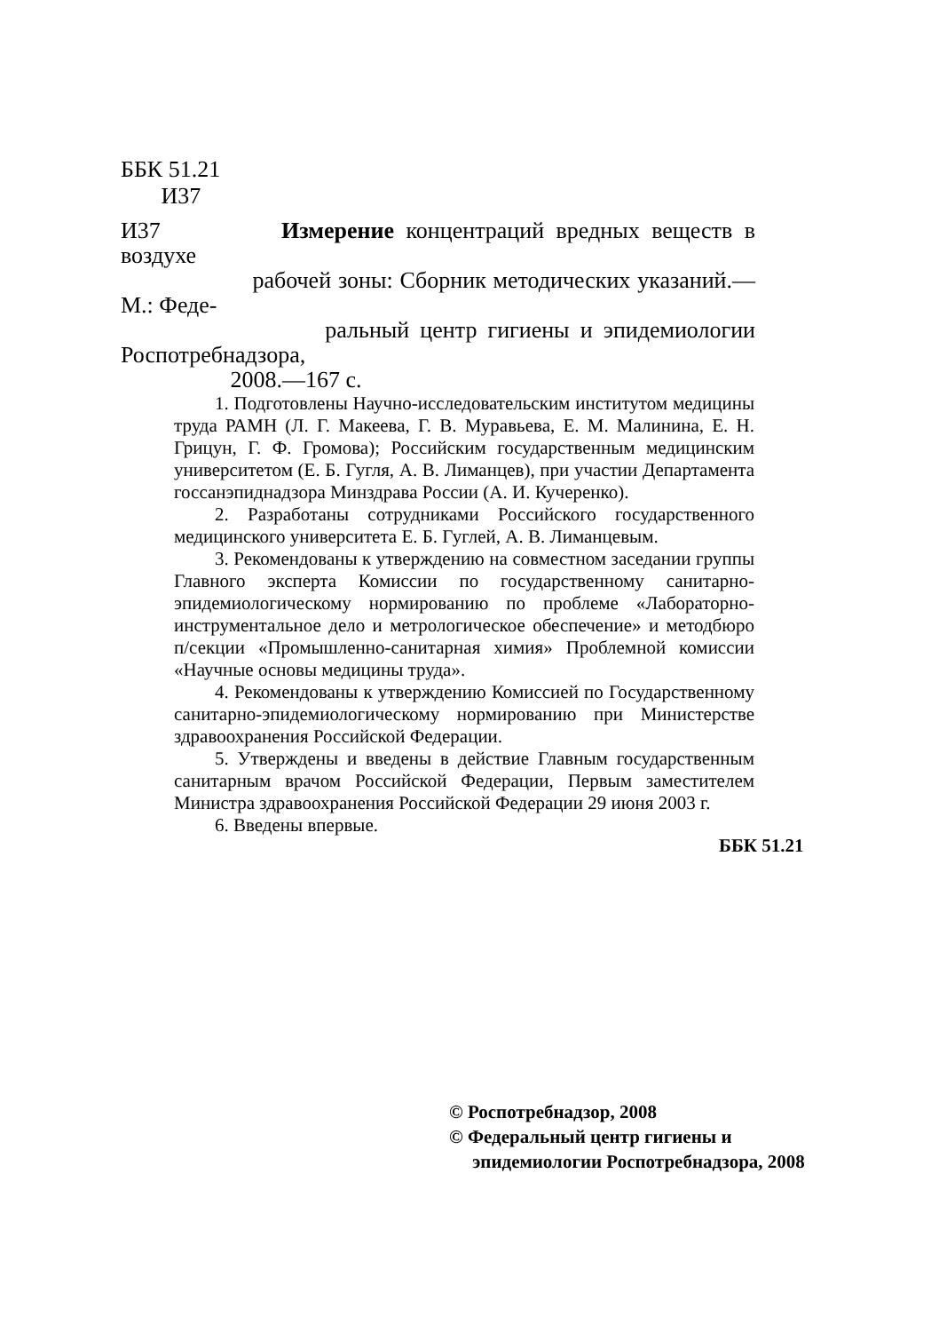ББК 51.21
И37
И37 Измерение концентраций вредных веществ в воздухе
рабочей зоны: Сборник методических указаний.—М.: Феде-
ральный центр гигиены и эпидемиологии Роспотребнадзора,
2008.—167 с.
1. Подготовлены Научно-исследовательским институтом медицины труда РАМН (Л. Г. Макеева, Г. В. Муравьева, Е. М. Малинина, Е. Н. Грицун, Г. Ф. Громова); Российским государственным медицинским университетом (Е. Б. Гугля, А. В. Лиманцев), при участии Департамента госсанэпиднадзора Минздрава России (А. И. Кучеренко).
2. Разработаны сотрудниками Российского государственного медицинского университета Е. Б. Гуглей, А. В. Лиманцевым.
3. Рекомендованы к утверждению на совместном заседании группы Главного эксперта Комиссии по государственному санитарно-эпидемиологическому нормированию по проблеме «Лабораторно-инструментальное дело и метрологическое обеспечение» и методбюро п/секции «Промышленно-санитарная химия» Проблемной комиссии «Научные основы медицины труда».
4. Рекомендованы к утверждению Комиссией по Государственному санитарно-эпидемиологическому нормированию при Министерстве здравоохранения Российской Федерации.
5. Утверждены и введены в действие Главным государственным санитарным врачом Российской Федерации, Первым заместителем Министра здравоохранения Российской Федерации 29 июня 2003 г.
6. Введены впервые.
ББК 51.21
© Роспотребнадзор, 2008
© Федеральный центр гигиены и
эпидемиологии Роспотребнадзора, 2008